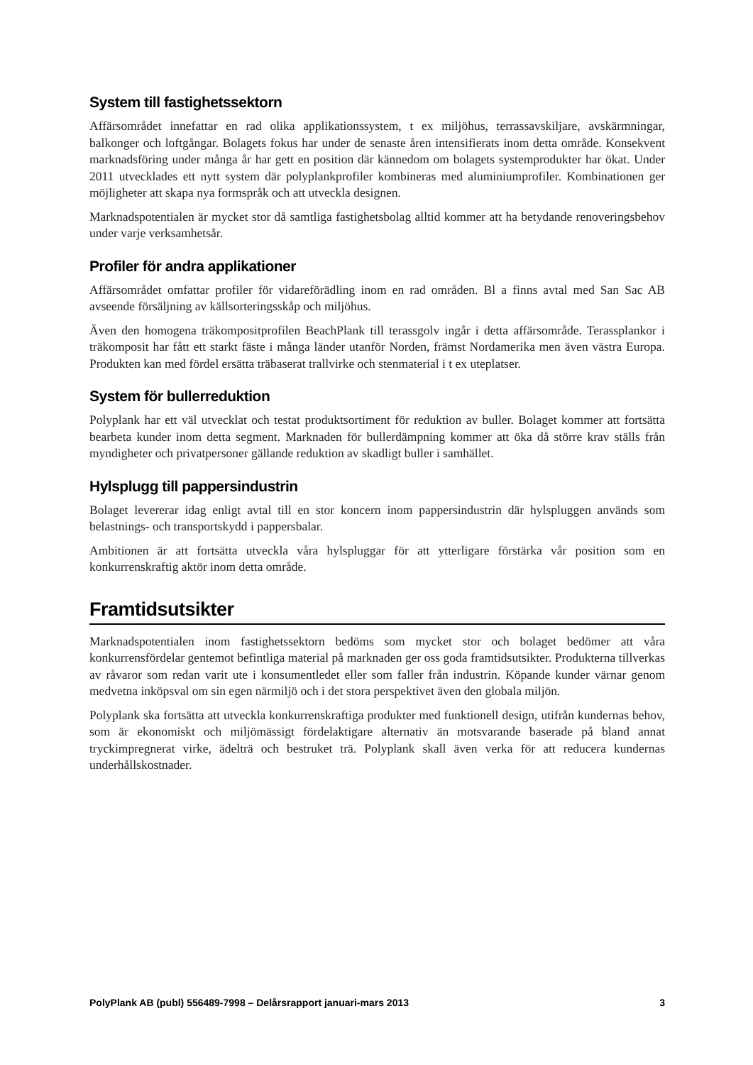System till fastighetssektorn
Affärsområdet innefattar en rad olika applikationssystem, t ex miljöhus, terrassavskiljare, avskärmningar, balkonger och loftgångar. Bolagets fokus har under de senaste åren intensifierats inom detta område. Konsekvent marknadsföring under många år har gett en position där kännedom om bolagets systemprodukter har ökat. Under 2011 utvecklades ett nytt system där polyplankprofiler kombineras med aluminiumprofiler. Kombinationen ger möjligheter att skapa nya formspråk och att utveckla designen.
Marknadspotentialen är mycket stor då samtliga fastighetsbolag alltid kommer att ha betydande renoveringsbehov under varje verksamhetsår.
Profiler för andra applikationer
Affärsområdet omfattar profiler för vidareförädling inom en rad områden. Bl a finns avtal med San Sac AB avseende försäljning av källsorteringsskåp och miljöhus.
Även den homogena träkompositprofilen BeachPlank till terassgolv ingår i detta affärsområde. Terassplankor i träkomposit har fått ett starkt fäste i många länder utanför Norden, främst Nordamerika men även västra Europa. Produkten kan med fördel ersätta träbaserat trallvirke och stenmaterial i t ex uteplatser.
System för bullerreduktion
Polyplank har ett väl utvecklat och testat produktsortiment för reduktion av buller. Bolaget kommer att fortsätta bearbeta kunder inom detta segment. Marknaden för bullerdämpning kommer att öka då större krav ställs från myndigheter och privatpersoner gällande reduktion av skadligt buller i samhället.
Hylsplugg till pappersindustrin
Bolaget levererar idag enligt avtal till en stor koncern inom pappersindustrin där hylspluggen används som belastnings- och transportskydd i pappersbalar.
Ambitionen är att fortsätta utveckla våra hylspluggar för att ytterligare förstärka vår position som en konkurrenskraftig aktör inom detta område.
Framtidsutsikter
Marknadspotentialen inom fastighetssektorn bedöms som mycket stor och bolaget bedömer att våra konkurrensfördelar gentemot befintliga material på marknaden ger oss goda framtidsutsikter. Produkterna tillverkas av råvaror som redan varit ute i konsumentledet eller som faller från industrin. Köpande kunder värnar genom medvetna inköpsval om sin egen närmiljö och i det stora perspektivet även den globala miljön.
Polyplank ska fortsätta att utveckla konkurrenskraftiga produkter med funktionell design, utifrån kundernas behov, som är ekonomiskt och miljömässigt fördelaktigare alternativ än motsvarande baserade på bland annat tryckimpregnerat virke, ädelträ och bestruket trä. Polyplank skall även verka för att reducera kundernas underhållskostnader.
PolyPlank AB (publ) 556489-7998 – Delårsrapport januari-mars 2013 3